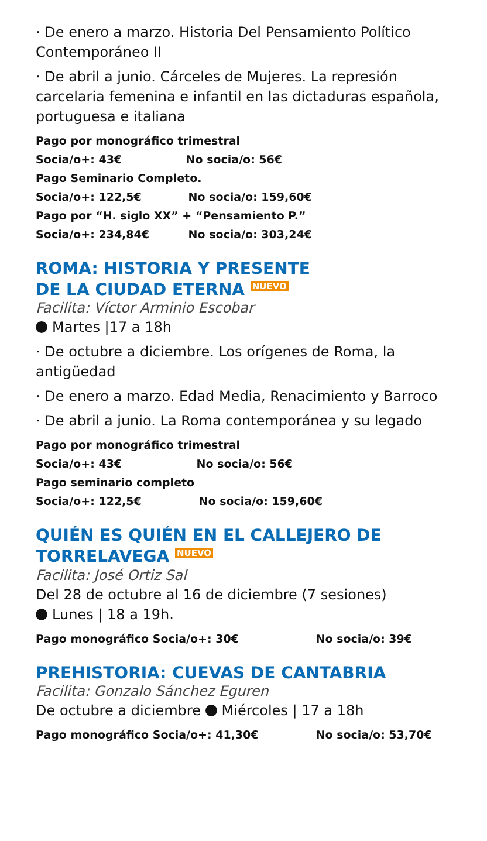· De enero a marzo. Historia Del Pensamiento Político Contemporáneo II
· De abril a junio. Cárceles de Mujeres. La represión carcelaria femenina e infantil en las dictaduras española, portuguesa e italiana
Pago por monográfico trimestral
Socia/o+: 43€ No socia/o: 56€
Pago Seminario Completo.
Socia/o+: 122,5€ No socia/o: 159,60€
Pago por “H. siglo XX” + “Pensamiento P.”
Socia/o+: 234,84€ No socia/o: 303,24€
ROMA: HISTORIA Y PRESENTE
DE LA CIUDAD ETERNA NUEVO
Facilita: Víctor Arminio Escobar
Martes |17 a 18h
· De octubre a diciembre. Los orígenes de Roma, la antigüedad
· De enero a marzo. Edad Media, Renacimiento y Barroco
· De abril a junio. La Roma contemporánea y su legado
Pago por monográfico trimestral
Socia/o+: 43€ No socia/o: 56€
Pago seminario completo
Socia/o+: 122,5€ No socia/o: 159,60€
QUIÉN ES QUIÉN EN EL CALLEJERO DE TORRELAVEGA NUEVO
Facilita: José Ortiz Sal
Del 28 de octubre al 16 de diciembre (7 sesiones)
Lunes | 18 a 19h.
Pago monográfico Socia/o+: 30€ No socia/o: 39€
PREHISTORIA: CUEVAS DE CANTABRIA
Facilita: Gonzalo Sánchez Eguren
De octubre a diciembre Miércoles | 17 a 18h
Pago monográfico Socia/o+: 41,30€ No socia/o: 53,70€